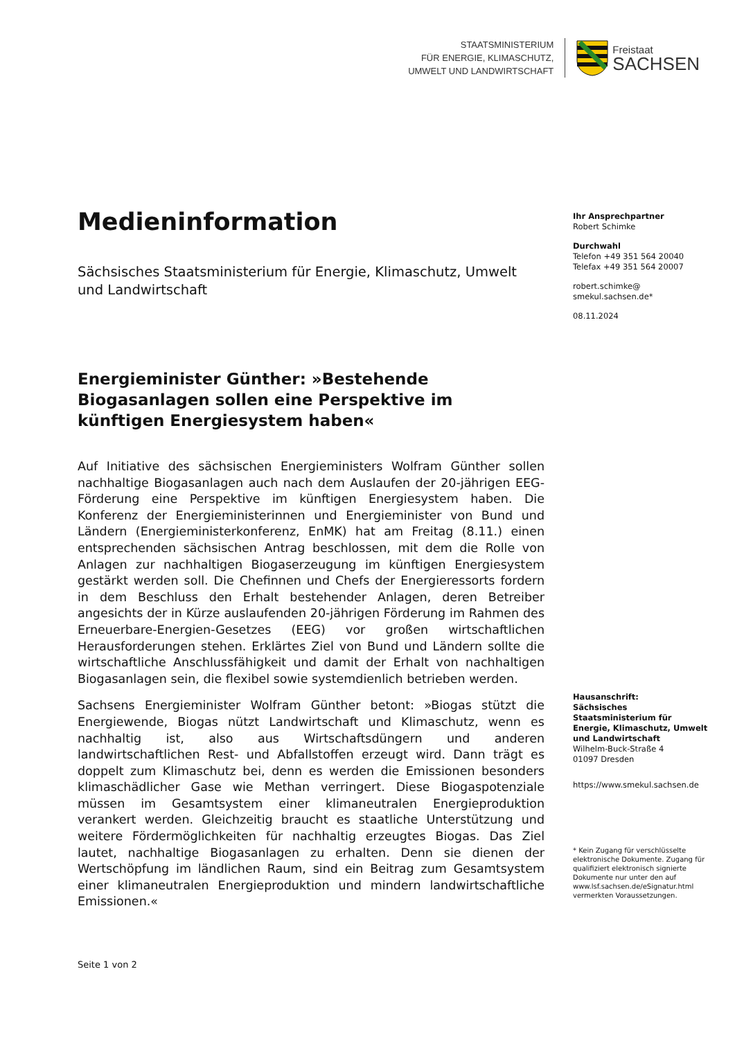STAATSMINISTERIUM
FÜR ENERGIE, KLIMASCHUTZ,
UMWELT UND LANDWIRTSCHAFT
Freistaat
SACHSEN
Medieninformation
Sächsisches Staatsministerium für Energie, Klimaschutz, Umwelt und Landwirtschaft
Energieminister Günther: »Bestehende Biogasanlagen sollen eine Perspektive im künftigen Energiesystem haben«
Auf Initiative des sächsischen Energieministers Wolfram Günther sollen nachhaltige Biogasanlagen auch nach dem Auslaufen der 20-jährigen EEG-Förderung eine Perspektive im künftigen Energiesystem haben. Die Konferenz der Energieministerinnen und Energieminister von Bund und Ländern (Energieministerkonferenz, EnMK) hat am Freitag (8.11.) einen entsprechenden sächsischen Antrag beschlossen, mit dem die Rolle von Anlagen zur nachhaltigen Biogaserzeugung im künftigen Energiesystem gestärkt werden soll. Die Chefinnen und Chefs der Energieressorts fordern in dem Beschluss den Erhalt bestehender Anlagen, deren Betreiber angesichts der in Kürze auslaufenden 20-jährigen Förderung im Rahmen des Erneuerbare-Energien-Gesetzes (EEG) vor großen wirtschaftlichen Herausforderungen stehen. Erklärtes Ziel von Bund und Ländern sollte die wirtschaftliche Anschlussfähigkeit und damit der Erhalt von nachhaltigen Biogasanlagen sein, die flexibel sowie systemdienlich betrieben werden.
Sachsens Energieminister Wolfram Günther betont: »Biogas stützt die Energiewende, Biogas nützt Landwirtschaft und Klimaschutz, wenn es nachhaltig ist, also aus Wirtschaftsdüngern und anderen landwirtschaftlichen Rest- und Abfallstoffen erzeugt wird. Dann trägt es doppelt zum Klimaschutz bei, denn es werden die Emissionen besonders klimaschädlicher Gase wie Methan verringert. Diese Biogaspotenziale müssen im Gesamtsystem einer klimaneutralen Energieproduktion verankert werden. Gleichzeitig braucht es staatliche Unterstützung und weitere Fördermöglichkeiten für nachhaltig erzeugtes Biogas. Das Ziel lautet, nachhaltige Biogasanlagen zu erhalten. Denn sie dienen der Wertschöpfung im ländlichen Raum, sind ein Beitrag zum Gesamtsystem einer klimaneutralen Energieproduktion und mindern landwirtschaftliche Emissionen.«
Ihr Ansprechpartner
Robert Schimke
Durchwahl
Telefon +49 351 564 20040
Telefax +49 351 564 20007
robert.schimke@
smekul.sachsen.de*
08.11.2024
Hausanschrift:
Sächsisches Staatsministerium für Energie, Klimaschutz, Umwelt und Landwirtschaft
Wilhelm-Buck-Straße 4
01097 Dresden
https://www.smekul.sachsen.de
* Kein Zugang für verschlüsselte elektronische Dokumente. Zugang für qualifiziert elektronisch signierte Dokumente nur unter den auf www.lsf.sachsen.de/eSignatur.html vermerkten Voraussetzungen.
Seite 1 von 2